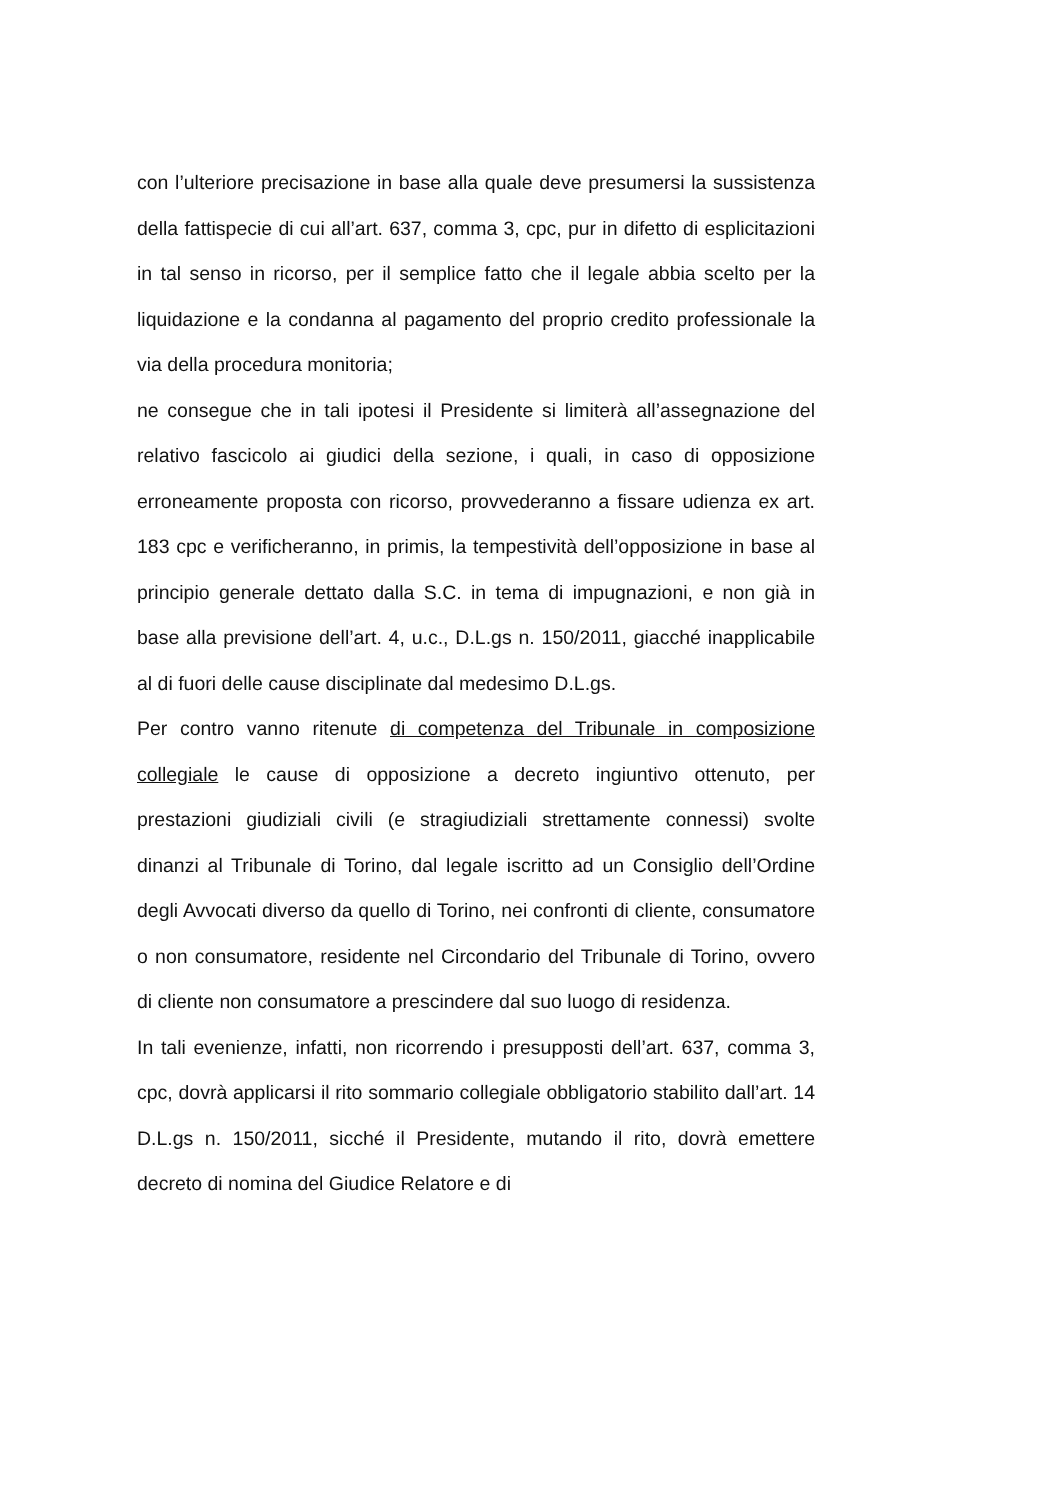con l’ulteriore precisazione in base alla quale deve presumersi la sussistenza della fattispecie di cui all’art. 637, comma 3, cpc, pur in difetto di esplicitazioni in tal senso in ricorso, per il semplice fatto che il legale abbia scelto per la liquidazione e la condanna al pagamento del proprio credito professionale la via della procedura monitoria;
ne consegue che in tali ipotesi il Presidente si limiterà all’assegnazione del relativo fascicolo ai giudici della sezione, i quali, in caso di opposizione erroneamente proposta con ricorso, provvederanno a fissare udienza ex art. 183 cpc e verificheranno, in primis, la tempestività dell’opposizione in base al principio generale dettato dalla S.C. in tema di impugnazioni, e non già in base alla previsione dell’art. 4, u.c., D.L.gs n. 150/2011, giacché inapplicabile al di fuori delle cause disciplinate dal medesimo D.L.gs.
Per contro vanno ritenute di competenza del Tribunale in composizione collegiale le cause di opposizione a decreto ingiuntivo ottenuto, per prestazioni giudiziali civili (e stragiudiziali strettamente connessi) svolte dinanzi al Tribunale di Torino, dal legale iscritto ad un Consiglio dell’Ordine degli Avvocati diverso da quello di Torino, nei confronti di cliente, consumatore o non consumatore, residente nel Circondario del Tribunale di Torino, ovvero di cliente non consumatore a prescindere dal suo luogo di residenza.
In tali evenienze, infatti, non ricorrendo i presupposti dell’art. 637, comma 3, cpc, dovrà applicarsi il rito sommario collegiale obbligatorio stabilito dall’art. 14 D.L.gs n. 150/2011, sicché il Presidente, mutando il rito, dovrà emettere decreto di nomina del Giudice Relatore e di